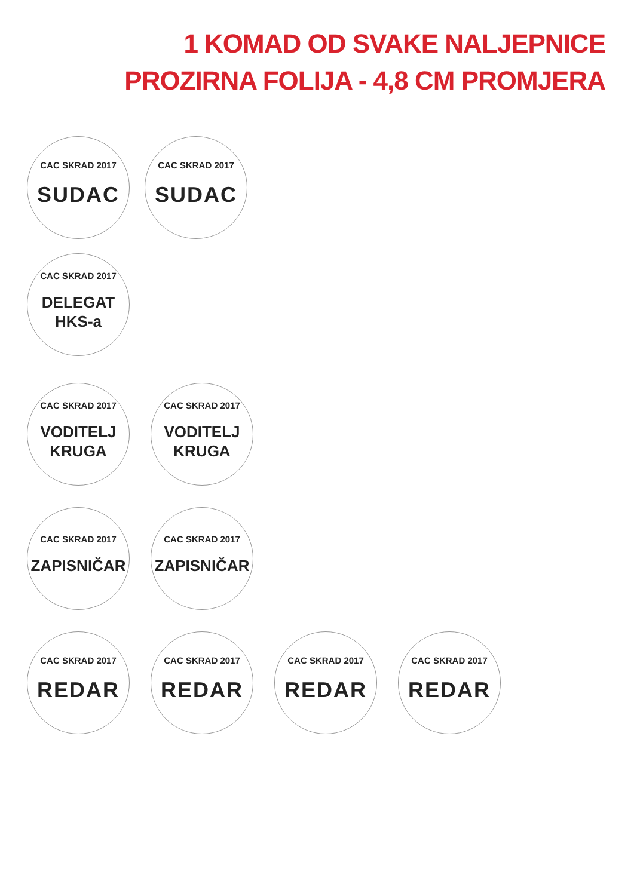1 KOMAD OD SVAKE NALJEPNICE
PROZIRNA FOLIJA - 4,8 CM PROMJERA
CAC SKRAD 2017
SUDAC
CAC SKRAD 2017
SUDAC
CAC SKRAD 2017
DELEGAT
HKS-a
CAC SKRAD 2017
VODITELJ
KRUGA
CAC SKRAD 2017
VODITELJ
KRUGA
CAC SKRAD 2017
ZAPISNIČAR
CAC SKRAD 2017
ZAPISNIČAR
CAC SKRAD 2017
REDAR
CAC SKRAD 2017
REDAR
CAC SKRAD 2017
REDAR
CAC SKRAD 2017
REDAR